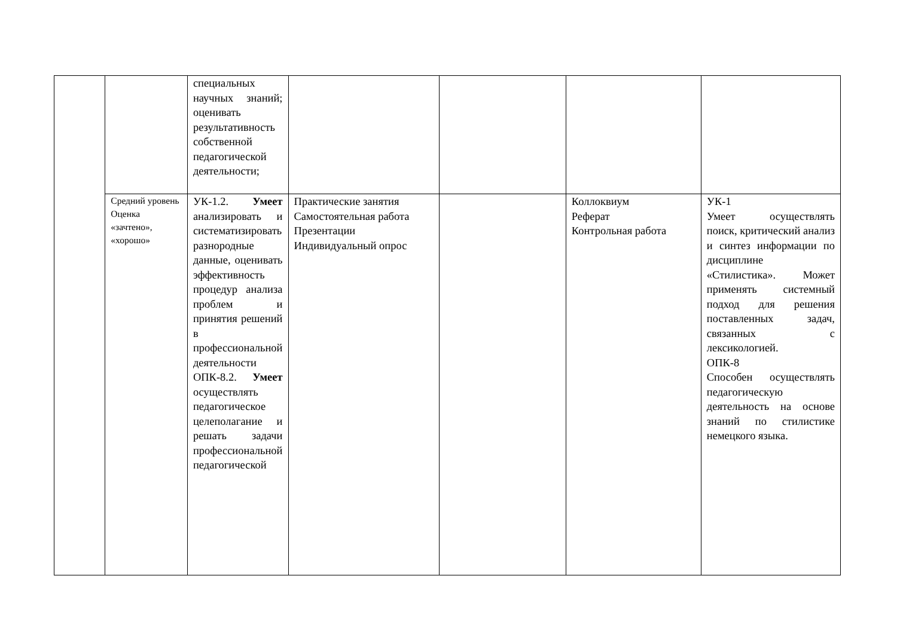| | | специальных научных знаний; оценивать результативность собственной педагогической деятельности; | | | | |
| | Средний уровень Оценка «зачтено», «хорошо» | УК-1.2. Умеет анализировать и систематизировать разнородные данные, оценивать эффективность процедур анализа проблем и принятия решений в профессиональной деятельности ОПК-8.2. Умеет осуществлять педагогическое целеполагание и решать задачи профессиональной педагогической | Практические занятия Самостоятельная работа Презентации Индивидуальный опрос | | Коллоквиум Реферат Контрольная работа | УК-1 Умеет осуществлять поиск, критический анализ и синтез информации по дисциплине «Стилистика». Может применять системный подход для решения поставленных задач, связанных с лексикологией. ОПК-8 Способен осуществлять педагогическую деятельность на основе знаний по стилистике немецкого языка. |